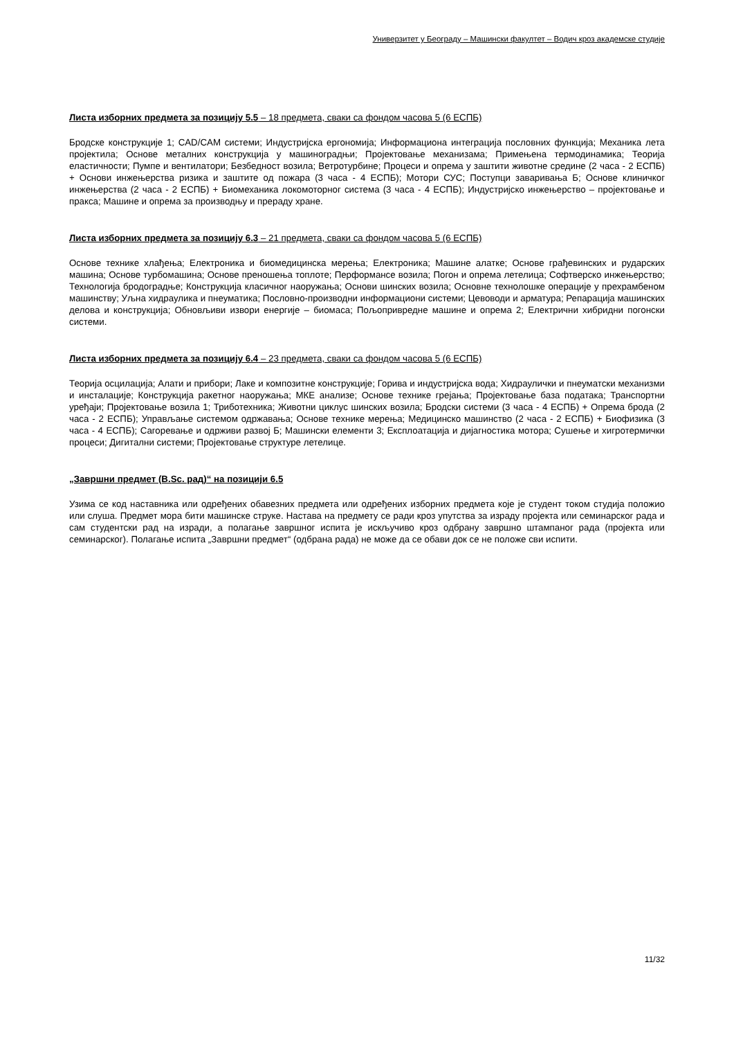Универзитет у Београду – Машински факултет – Водич кроз академске студије
Листа изборних предмета за позицију 5.5 – 18 предмета, сваки са фондом часова 5 (6 ЕСПБ)
Бродске конструкције 1; CAD/CAM системи; Индустријска ергономија; Информациона интеграција пословних функција; Механика лета пројектила; Основе металних конструкција у машиноградњи; Пројектовање механизама; Примењена термодинамика; Теорија еластичности; Пумпе и вентилатори; Безбедност возила; Ветротурбине; Процеси и опрема у заштити животне средине (2 часа - 2 ЕСПБ) + Основи инжењерства ризика и заштите од пожара (3 часа - 4 ЕСПБ); Мотори СУС; Поступци заваривања Б; Основе клиничког инжењерства (2 часа - 2 ЕСПБ) + Биомеханика локомоторног система (3 часа - 4 ЕСПБ); Индустријско инжењерство – пројектовање и пракса; Машине и опрема за производњу и прераду хране.
Листа изборних предмета за позицију 6.3 – 21 предмета, сваки са фондом часова 5 (6 ЕСПБ)
Основе технике хлађења; Електроника и биомедицинска мерења; Електроника; Машине алатке; Основе грађевинских и рударских машина; Основе турбомашина; Основе преношења топлоте; Перформансе возила; Погон и опрема летелица; Софтверско инжењерство; Технологија бродоградње; Конструкција класичног наоружања; Основи шинских возила; Основне технолошке операције у прехрамбеном машинству; Уљна хидраулика и пнеуматика; Пословно-производни информациони системи; Цевоводи и арматура; Репарација машинских делова и конструкција; Обновљиви извори енергије – биомаса; Пољопривредне машине и опрема 2; Електрични хибридни погонски системи.
Листа изборних предмета за позицију 6.4 – 23 предмета, сваки са фондом часова 5 (6 ЕСПБ)
Теорија осцилација; Алати и прибори; Лаке и композитне конструкције; Горива и индустријска вода; Хидраулички и пнеуматски механизми и инсталације; Конструкција ракетног наоружања; МКЕ анализе; Основе технике грејања; Пројектовање база података; Транспортни уређаји; Пројектовање возила 1; Триботехника; Животни циклус шинских возила; Бродски системи (3 часа - 4 ЕСПБ) + Опрема брода (2 часа - 2 ЕСПБ); Управљање системом одржавања; Основе технике мерења; Медицинско машинство (2 часа - 2 ЕСПБ) + Биофизика (3 часа - 4 ЕСПБ); Сагоревање и одрживи развој Б; Машински елементи 3; Експлоатација и дијагностика мотора; Сушење и хигротермички процеси; Дигитални системи; Пројектовање структуре летелице.
„Завршни предмет (B.Sc. рад)“ на позицији 6.5
Узима се код наставника или одређених обавезних предмета или одређених изборних предмета које је студент током студија положио или слуша. Предмет мора бити машинске струке. Настава на предмету се ради кроз упутства за израду пројекта или семинарског рада и сам студентски рад на изради, а полагање завршног испита је искључиво кроз одбрану завршно штампаног рада (пројекта или семинарског). Полагање испита „Завршни предмет“ (одбрана рада) не може да се обави док се не положе сви испити.
11/32